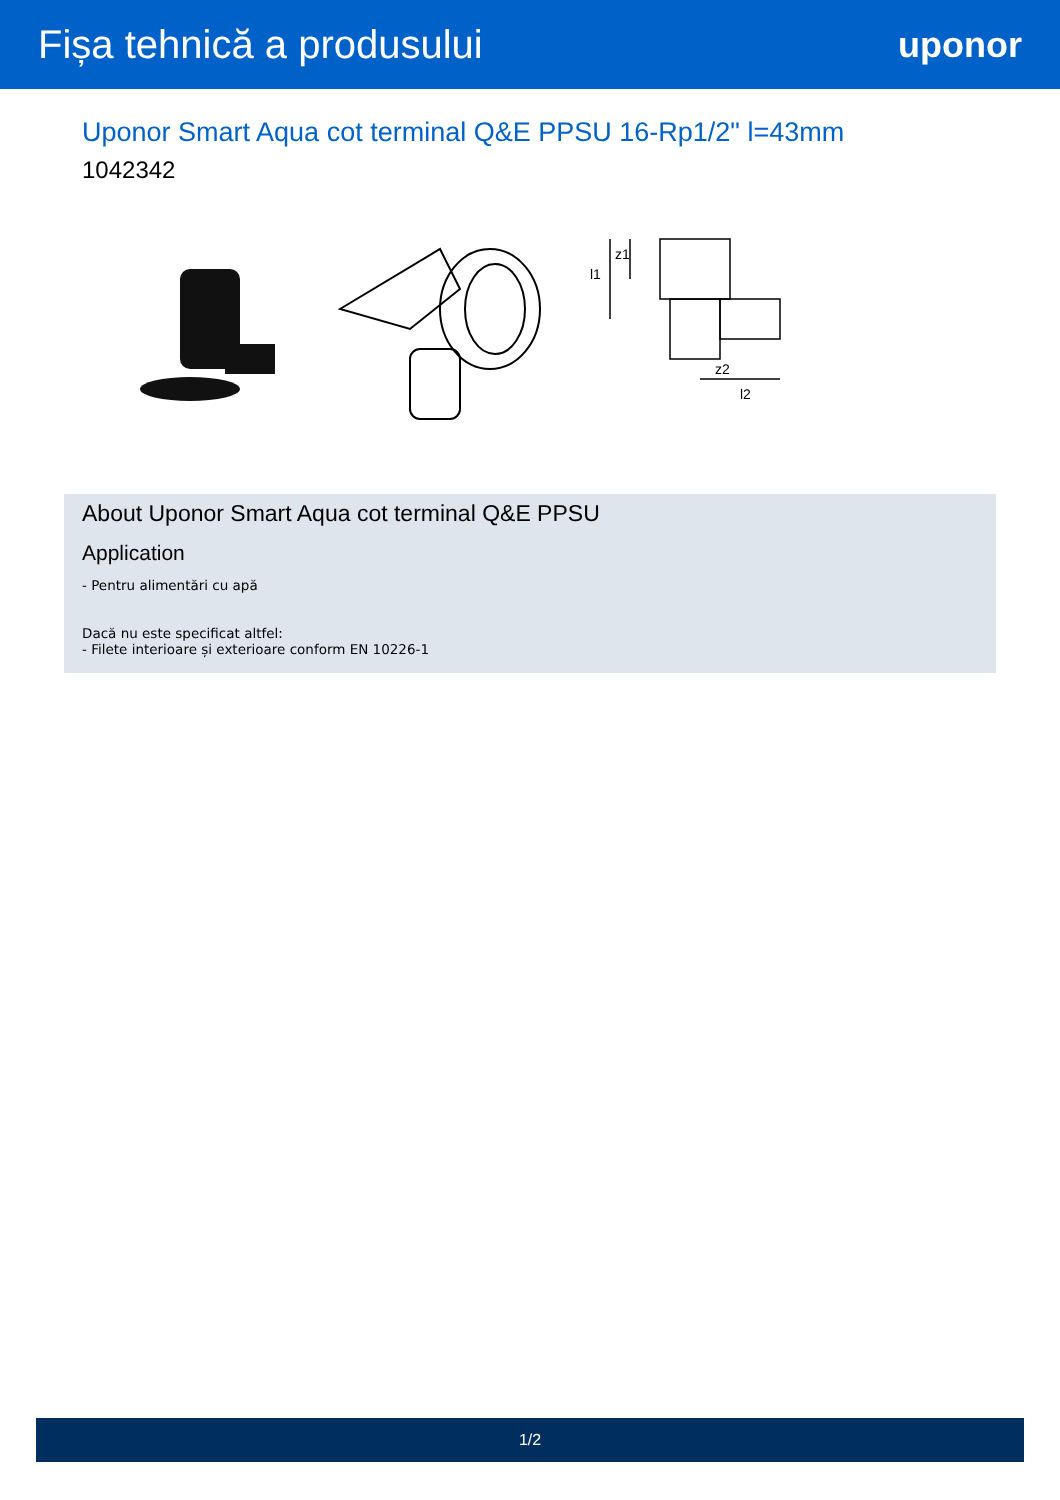Fișa tehnică a produsului uponor
Uponor Smart Aqua cot terminal Q&E PPSU 16-Rp1/2" l=43mm
1042342
l1
z1
z2
l2
About Uponor Smart Aqua cot terminal Q&E PPSU
Application
- Pentru alimentări cu apă
Dacă nu este specificat altfel:
- Filete interioare și exterioare conform EN 10226-1
1/2